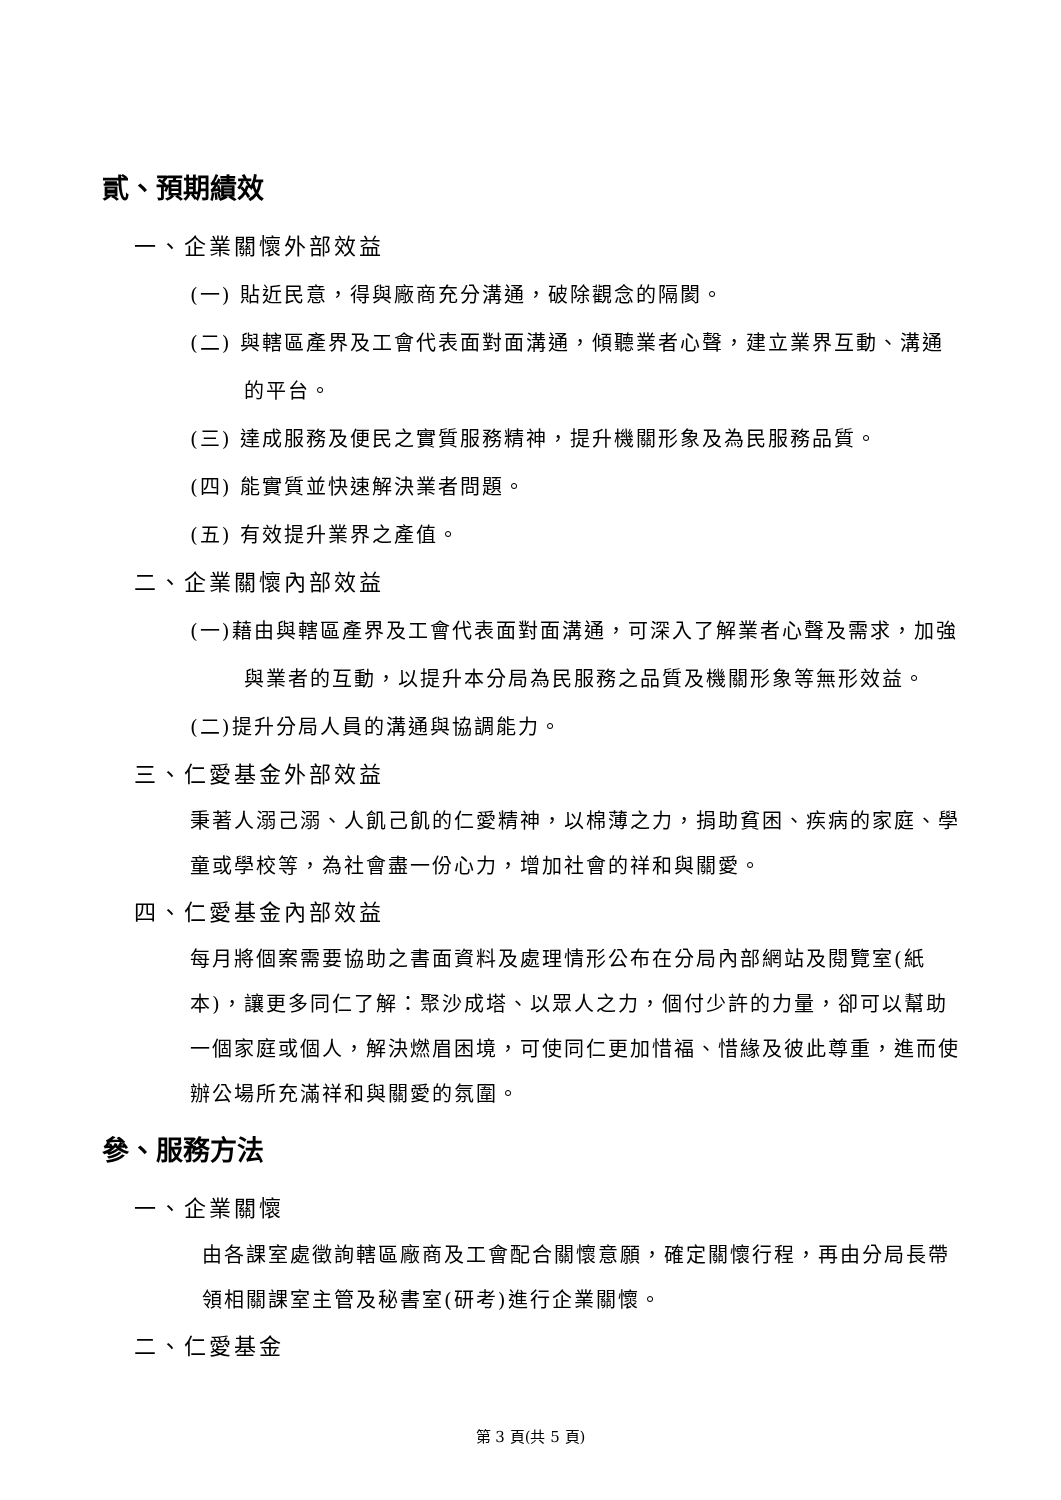貳、預期績效
一、企業關懷外部效益
(一) 貼近民意，得與廠商充分溝通，破除觀念的隔閡。
(二) 與轄區產界及工會代表面對面溝通，傾聽業者心聲，建立業界互動、溝通的平台。
(三) 達成服務及便民之實質服務精神，提升機關形象及為民服務品質。
(四) 能實質並快速解決業者問題。
(五) 有效提升業界之產值。
二、企業關懷內部效益
(一)藉由與轄區產界及工會代表面對面溝通，可深入了解業者心聲及需求，加強與業者的互動，以提升本分局為民服務之品質及機關形象等無形效益。
(二)提升分局人員的溝通與協調能力。
三、仁愛基金外部效益
秉著人溺己溺、人飢己飢的仁愛精神，以棉薄之力，捐助貧困、疾病的家庭、學童或學校等，為社會盡一份心力，增加社會的祥和與關愛。
四、仁愛基金內部效益
每月將個案需要協助之書面資料及處理情形公布在分局內部網站及閱覽室(紙本)，讓更多同仁了解：聚沙成塔、以眾人之力，個付少許的力量，卻可以幫助一個家庭或個人，解決燃眉困境，可使同仁更加惜福、惜緣及彼此尊重，進而使辦公場所充滿祥和與關愛的氛圍。
參、服務方法
一、企業關懷
由各課室處徵詢轄區廠商及工會配合關懷意願，確定關懷行程，再由分局長帶領相關課室主管及秘書室(研考)進行企業關懷。
二、仁愛基金
第 3 頁(共 5 頁)